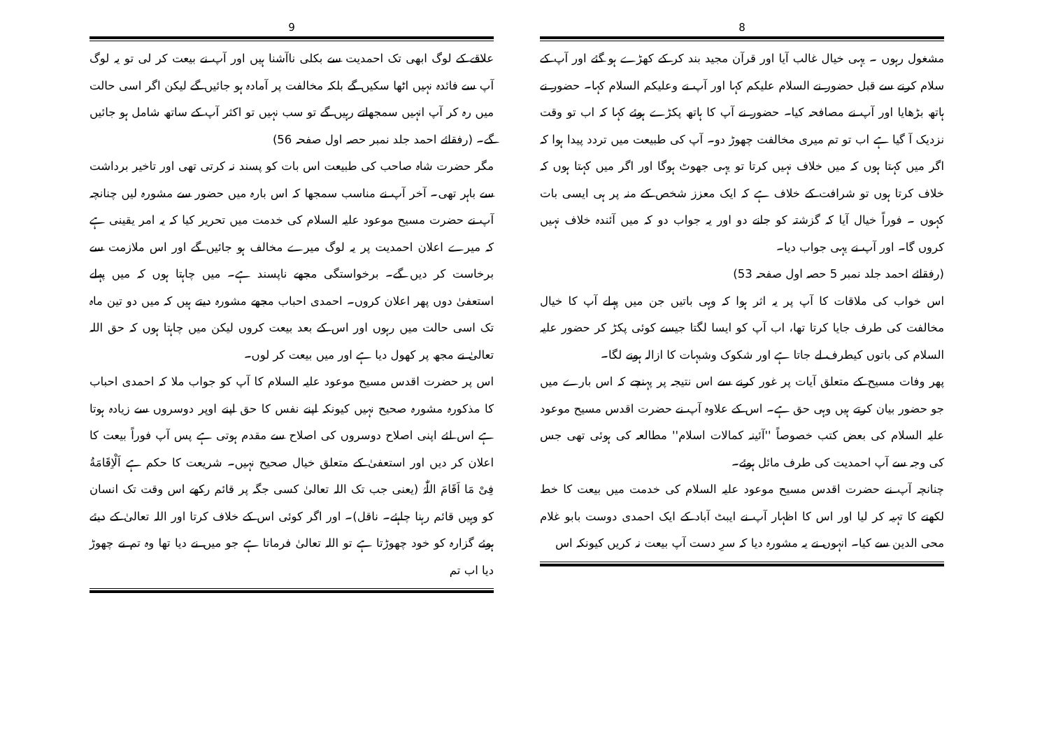8
مشغول رہوں ۔ یہی خیال غالب آیا اور قرآن مجید بند کر کے کھڑے ہو گئے اور آپ کے سلام کرنے سے قبل حضور نے السلام علیکم کہا اور آپ نے وعلیکم السلام کہا۔ حضور نے ہاتھ بڑھایا اور آپ نے مصافحہ کیا۔ حضور نے آپ کا ہاتھ پکڑے ہوئے کہا کہ اب تو وقت نزدیک آ گیا ہے اب تو تم میری مخالفت چھوڑ دو۔ آپ کی طبیعت میں تردد پیدا ہوا کہ اگر میں کہتا ہوں کہ میں خلاف نہیں کرتا تو یہی جھوٹ ہوگا اور اگر میں کہتا ہوں کہ خلاف کرتا ہوں تو شرافت کے خلاف ہے کہ ایک معزز شخص کے منہ پر ہی ایسی بات کہوں ۔ فوراً خیال آیا کہ گزشتہ کو جانے دو اور یہ جواب دو کہ میں آئندہ خلاف نہیں کروں گا۔ اور آپ نے یہی جواب دیا۔
(رفقائے احمد جلد نمبر 5 حصہ اول صفحہ 53)
اس خواب کی ملاقات کا آپ پر یہ اثر ہوا کہ وہی باتیں جن میں پہلے آپ کا خیال مخالفت کی طرف جایا کرتا تھا، اب آپ کو ایسا لگتا جیسے کوئی پکڑ کر حضور علیہ السلام کی باتوں کیطرف لے جاتا ہے اور شکوک وشبہات کا ازالہ ہونے لگا۔
پھر وفات مسیح کے متعلق آیات پر غور کرنے سے اس نتیجہ پر پہنچے کہ اس بارے میں جو حضور بیان کرتے ہیں وہی حق ہے۔ اس کے علاوہ آپ نے حضرت اقدس مسیح موعود علیہ السلام کی بعض کتب خصوصاً ''آئینہ کمالات اسلام'' مطالعہ کی ہوئی تھی جس کی وجہ سے آپ احمدیت کی طرف مائل ہوئے۔
چنانچہ آپ نے حضرت اقدس مسیح موعود علیہ السلام کی خدمت میں بیعت کا خط لکھنے کا تہیہ کر لیا اور اس کا اظہار آپ نے ایبٹ آباد کے ایک احمدی دوست بابو غلام محی الدین سے کیا۔ انہوں نے یہ مشورہ دیا کہ سرِ دست آپ بیعت نہ کریں کیونکہ اس
9
علاقے کے لوگ ابھی تک احمدیت سے بکلی ناآشنا ہیں اور آپ نے بیعت کر لی تو یہ لوگ آپ سے فائدہ نہیں اٹھا سکیں گے بلکہ مخالفت پر آمادہ ہو جائیں گے لیکن اگر اسی حالت میں رہ کر آپ انہیں سمجھاتے رہیں گے تو سب نہیں تو اکثر آپ کے ساتھ شامل ہو جائیں گے۔ (رفقائے احمد جلد نمبر حصہ اول صفحہ 56)
مگر حضرت شاہ صاحب کی طبیعت اس بات کو پسند نہ کرتی تھی اور تاخیر برداشت سے باہر تھی۔ آخر آپ نے مناسب سمجھا کہ اس بارہ میں حضور سے مشورہ لیں چنانچہ آپ نے حضرت مسیح موعود علیہ السلام کی خدمت میں تحریر کیا کہ یہ امر یقینی ہے کہ میرے اعلان احمدیت پر یہ لوگ میرے مخالف ہو جائیں گے اور اس ملازمت سے برخاست کر دیں گے۔ برخواستگی مجھے ناپسند ہے۔ میں چاہتا ہوں کہ میں پہلے استعفیٰ دوں پھر اعلان کروں۔ احمدی احباب مجھے مشورہ دیتے ہیں کہ میں دو تین ماہ تک اسی حالت میں رہوں اور اس کے بعد بیعت کروں لیکن میں چاہتا ہوں کہ حق اللہ تعالیٰ نے مجھ پر کھول دیا ہے اور میں بیعت کر لوں۔
اس پر حضرت اقدس مسیح موعود علیہ السلام کا آپ کو جواب ملا کہ احمدی احباب کا مذکورہ مشورہ صحیح نہیں کیونکہ اپنے نفس کا حق اپنے اوپر دوسروں سے زیادہ ہوتا ہے اس لئے اپنی اصلاح دوسروں کی اصلاح سے مقدم ہوتی ہے پس آپ فوراً بیعت کا اعلان کر دیں اور استعفیٰ کے متعلق خیال صحیح نہیں۔ شریعت کا حکم ہے اَلْاِقَامَةُ فِیْ مَا اَقَامَ اللّٰہُ (یعنی جب تک اللہ تعالیٰ کسی جگہ پر قائم رکھے اس وقت تک انسان کو وہیں قائم رہنا چاہئے۔ ناقل)۔ اور اگر کوئی اس کے خلاف کرتا اور اللہ تعالیٰ کے دیئے ہوئے گزارہ کو خود چھوڑتا ہے تو اللہ تعالیٰ فرماتا ہے جو میں نے دیا تھا وہ تم نے چھوڑ دیا اب تم